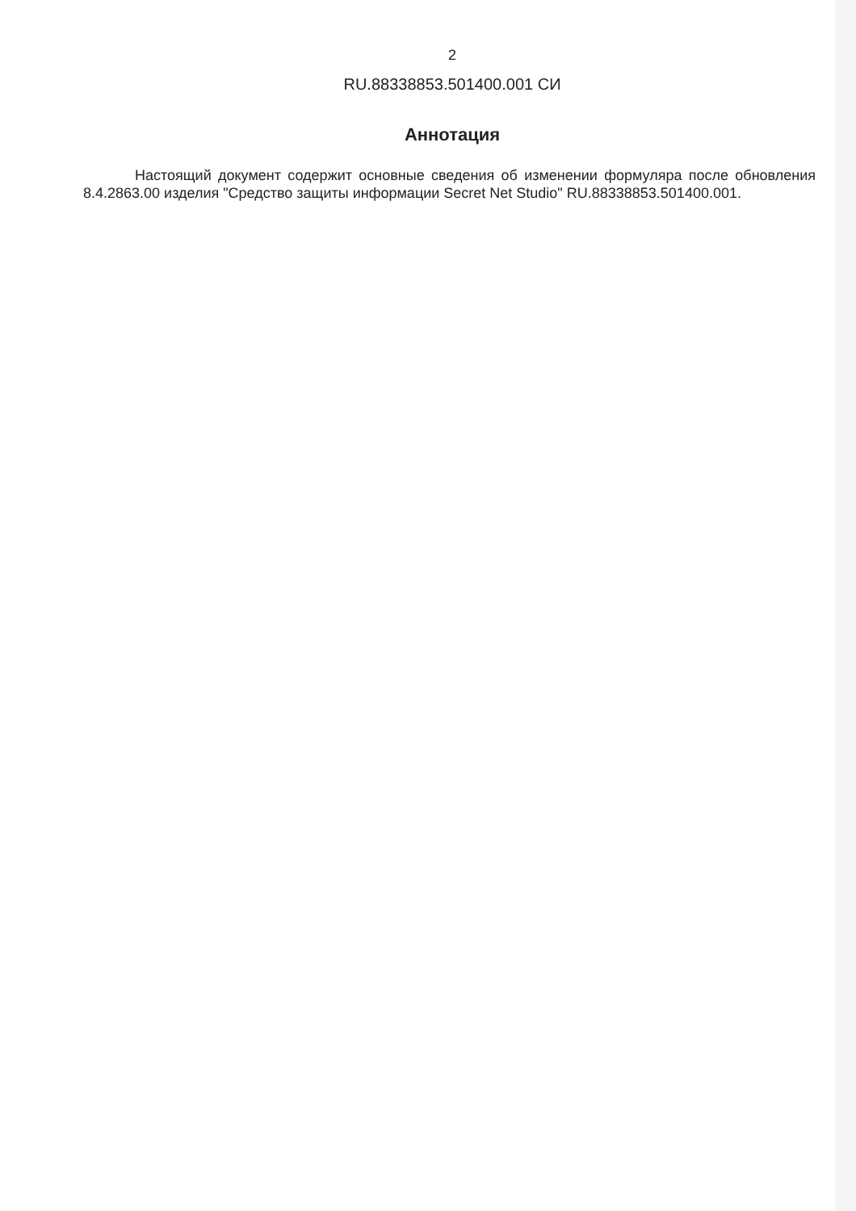2
RU.88338853.501400.001 СИ
Аннотация
Настоящий документ содержит основные сведения об изменении формуляра после обновления 8.4.2863.00 изделия "Средство защиты информации Secret Net Studio" RU.88338853.501400.001.